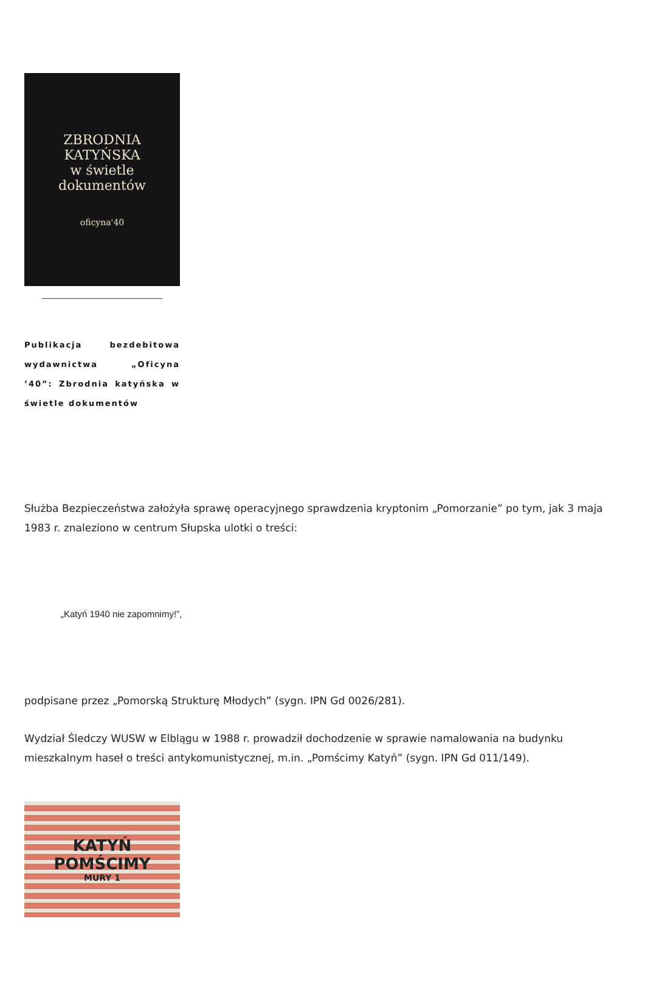ZBRODNIA
KATYŃSKA
w świetle
dokumentów
oficyna'40
Publikacja bezdebitowa wydawnictwa „Oficyna ’40”: Zbrodnia katyńska w świetle dokumentów
Służba Bezpieczeństwa założyła sprawę operacyjnego sprawdzenia kryptonim „Pomorzanie” po tym, jak 3 maja 1983 r. znaleziono w centrum Słupska ulotki o treści:
„Katyń 1940 nie zapomnimy!”,
podpisane przez „Pomorską Strukturę Młodych” (sygn. IPN Gd 0026/281).
Wydział Śledczy WUSW w Elblągu w 1988 r. prowadził dochodzenie w sprawie namalowania na budynku mieszkalnym haseł o treści antykomunistycznej, m.in. „Pomścimy Katyń” (sygn. IPN Gd 011/149).
KATYŃ
POMŚCIMY
MURY 1